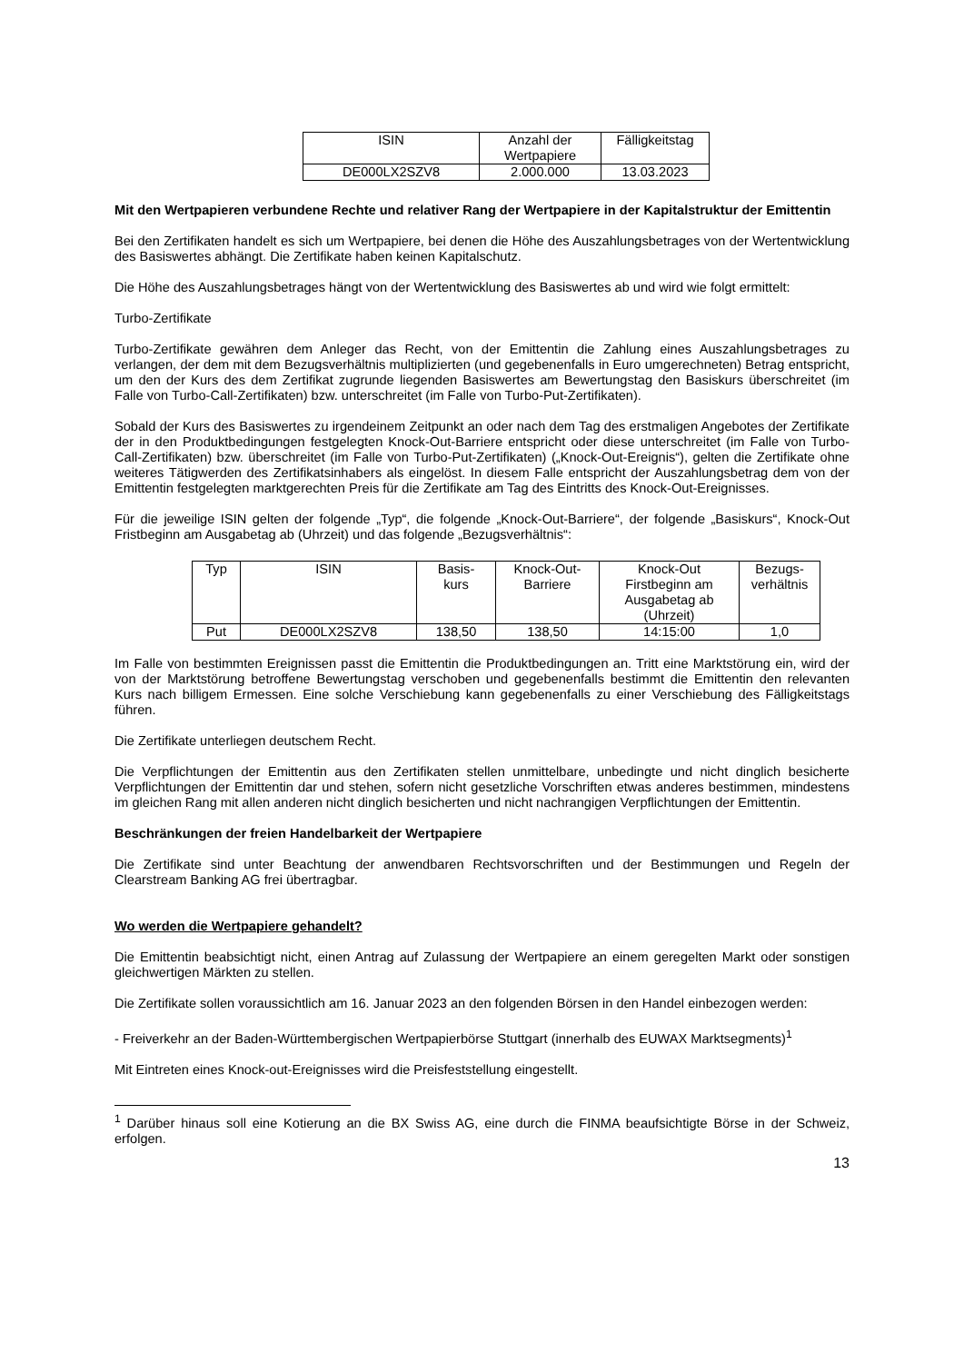| ISIN | Anzahl der Wertpapiere | Fälligkeitstag |
| DE000LX2SZV8 | 2.000.000 | 13.03.2023 |
Mit den Wertpapieren verbundene Rechte und relativer Rang der Wertpapiere in der Kapitalstruktur der Emittentin
Bei den Zertifikaten handelt es sich um Wertpapiere, bei denen die Höhe des Auszahlungsbetrages von der Wertentwicklung des Basiswertes abhängt. Die Zertifikate haben keinen Kapitalschutz.
Die Höhe des Auszahlungsbetrages hängt von der Wertentwicklung des Basiswertes ab und wird wie folgt ermittelt:
Turbo-Zertifikate
Turbo-Zertifikate gewähren dem Anleger das Recht, von der Emittentin die Zahlung eines Auszahlungsbetrages zu verlangen, der dem mit dem Bezugsverhältnis multiplizierten (und gegebenenfalls in Euro umgerechneten) Betrag entspricht, um den der Kurs des dem Zertifikat zugrunde liegenden Basiswertes am Bewertungstag den Basiskurs überschreitet (im Falle von Turbo-Call-Zertifikaten) bzw. unterschreitet (im Falle von Turbo-Put-Zertifikaten).
Sobald der Kurs des Basiswertes zu irgendeinem Zeitpunkt an oder nach dem Tag des erstmaligen Angebotes der Zertifikate der in den Produktbedingungen festgelegten Knock-Out-Barriere entspricht oder diese unterschreitet (im Falle von Turbo-Call-Zertifikaten) bzw. überschreitet (im Falle von Turbo-Put-Zertifikaten) („Knock-Out-Ereignis“), gelten die Zertifikate ohne weiteres Tätigwerden des Zertifikatsinhabers als eingelöst. In diesem Falle entspricht der Auszahlungsbetrag dem von der Emittentin festgelegten marktgerechten Preis für die Zertifikate am Tag des Eintritts des Knock-Out-Ereignisses.
Für die jeweilige ISIN gelten der folgende „Typ“, die folgende „Knock-Out-Barriere“, der folgende „Basiskurs“, Knock-Out Fristbeginn am Ausgabetag ab (Uhrzeit) und das folgende „Bezugsverhältnis“:
| Typ | ISIN | Basis- kurs | Knock-Out- Barriere | Knock-Out Firstbeginn am Ausgabetag ab (Uhrzeit) | Bezugs- verhältnis |
| Put | DE000LX2SZV8 | 138,50 | 138,50 | 14:15:00 | 1,0 |
Im Falle von bestimmten Ereignissen passt die Emittentin die Produktbedingungen an. Tritt eine Marktstörung ein, wird der von der Marktstörung betroffene Bewertungstag verschoben und gegebenenfalls bestimmt die Emittentin den relevanten Kurs nach billigem Ermessen. Eine solche Verschiebung kann gegebenenfalls zu einer Verschiebung des Fälligkeitstags führen.
Die Zertifikate unterliegen deutschem Recht.
Die Verpflichtungen der Emittentin aus den Zertifikaten stellen unmittelbare, unbedingte und nicht dinglich besicherte Verpflichtungen der Emittentin dar und stehen, sofern nicht gesetzliche Vorschriften etwas anderes bestimmen, mindestens im gleichen Rang mit allen anderen nicht dinglich besicherten und nicht nachrangigen Verpflichtungen der Emittentin.
Beschränkungen der freien Handelbarkeit der Wertpapiere
Die Zertifikate sind unter Beachtung der anwendbaren Rechtsvorschriften und der Bestimmungen und Regeln der Clearstream Banking AG frei übertragbar.
Wo werden die Wertpapiere gehandelt?
Die Emittentin beabsichtigt nicht, einen Antrag auf Zulassung der Wertpapiere an einem geregelten Markt oder sonstigen gleichwertigen Märkten zu stellen.
Die Zertifikate sollen voraussichtlich am 16. Januar 2023 an den folgenden Börsen in den Handel einbezogen werden:
- Freiverkehr an der Baden-Württembergischen Wertpapierbörse Stuttgart (innerhalb des EUWAX Marktsegments)<sup>1</sup>
Mit Eintreten eines Knock-out-Ereignisses wird die Preisfeststellung eingestellt.
<sup>1</sup> Darüber hinaus soll eine Kotierung an die BX Swiss AG, eine durch die FINMA beaufsichtigte Börse in der Schweiz, erfolgen.
13